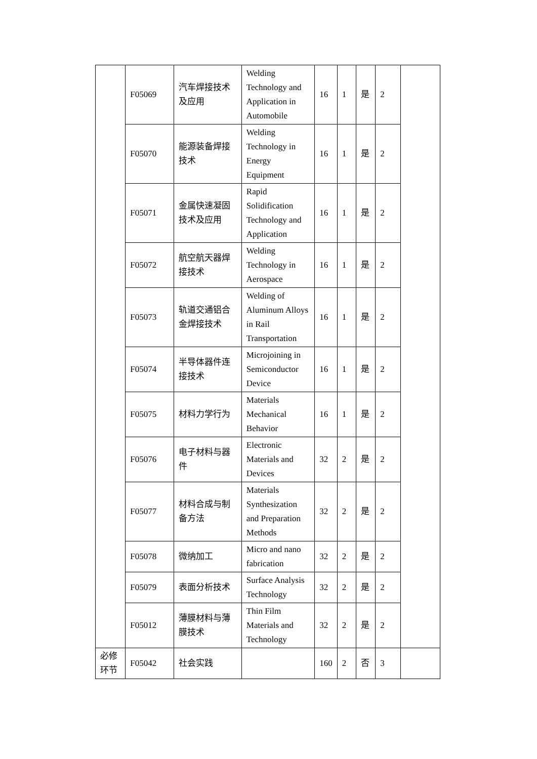| | F05069 | 汽车焊接技术及应用 | Welding Technology and Application in Automobile | 16 | 1 | 是 | 2 | |
| | F05070 | 能源装备焊接技术 | Welding Technology in Energy Equipment | 16 | 1 | 是 | 2 | |
| | F05071 | 金属快速凝固技术及应用 | Rapid Solidification Technology and Application | 16 | 1 | 是 | 2 | |
| | F05072 | 航空航天器焊接技术 | Welding Technology in Aerospace | 16 | 1 | 是 | 2 | |
| | F05073 | 轨道交通铝合金焊接技术 | Welding of Aluminum Alloys in Rail Transportation | 16 | 1 | 是 | 2 | |
| | F05074 | 半导体器件连接技术 | Microjoining in Semiconductor Device | 16 | 1 | 是 | 2 | |
| | F05075 | 材料力学行为 | Materials Mechanical Behavior | 16 | 1 | 是 | 2 | |
| | F05076 | 电子材料与器件 | Electronic Materials and Devices | 32 | 2 | 是 | 2 | |
| | F05077 | 材料合成与制备方法 | Materials Synthesization and Preparation Methods | 32 | 2 | 是 | 2 | |
| | F05078 | 微纳加工 | Micro and nano fabrication | 32 | 2 | 是 | 2 | |
| | F05079 | 表面分析技术 | Surface Analysis Technology | 32 | 2 | 是 | 2 | |
| | F05012 | 薄膜材料与薄膜技术 | Thin Film Materials and Technology | 32 | 2 | 是 | 2 | |
| 必修环节 | F05042 | 社会实践 | | 160 | 2 | 否 | 3 | |